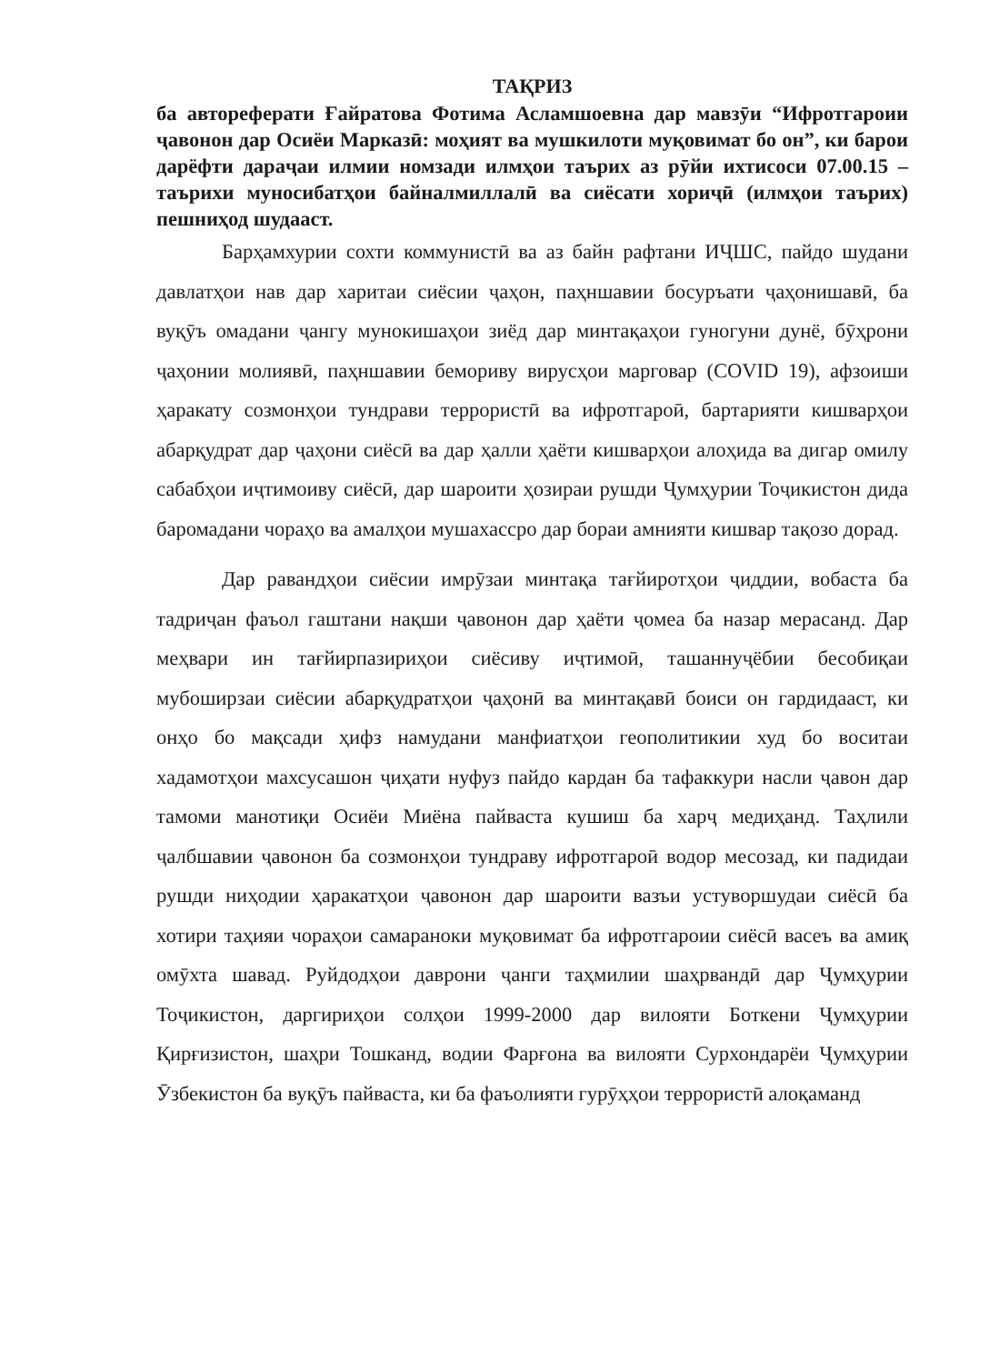ТАҚРИЗ
ба автореферати Ғайратова Фотима Асламшоевна дар мавзӯи “Ифротгароии ҷавонон дар Осиёи Марказӣ: моҳият ва мушкилоти муқовимат бо он”, ки барои дарёфти дараҷаи илмии номзади илмҳои таърих аз рӯйи ихтисоси 07.00.15 – таърихи муносибатҳои байналмиллалӣ ва сиёсати хориҷӣ (илмҳои таърих) пешниҳод шудааст.
Барҳамхурии сохти коммунистӣ ва аз байн рафтани ИҶШС, пайдо шудани давлатҳои нав дар харитаи сиёсии ҷаҳон, паҳншавии босуръати ҷаҳонишавӣ, ба вуқӯъ омадани ҷангу мунокишаҳои зиёд дар минтақаҳои гуногуни дунё, бӯҳрони ҷаҳонии молиявӣ, паҳншавии бемориву вирусҳои марговар (COVID 19), афзоиши ҳаракату созмонҳои тундрави террористӣ ва ифротгароӣ, бартарияти кишварҳои абарқудрат дар ҷаҳони сиёсӣ ва дар ҳалли ҳаёти кишварҳои алоҳида ва дигар омилу сабабҳои иҷтимоиву сиёсӣ, дар шароити ҳозираи рушди Ҷумҳурии Тоҷикистон дида баромадани чораҳо ва амалҳои мушахассро дар бораи амнияти кишвар тақозо дорад.
Дар равандҳои сиёсии имрӯзаи минтақа тағйиротҳои ҷиддии, вобаста ба тадриҷан фаъол гаштани нақши ҷавонон дар ҳаёти ҷомеа ба назар мерасанд. Дар меҳвари ин тағйирпазириҳои сиёсиву иҷтимоӣ, ташаннуҷёбии бесобиқаи мубоширзаи сиёсии абарқудратҳои ҷаҳонӣ ва минтақавӣ боиси он гардидааст, ки онҳо бо мақсади ҳифз намудани манфиатҳои геополитикии худ бо воситаи хадамотҳои махсусашон ҷиҳати нуфуз пайдо кардан ба тафаккури насли ҷавон дар тамоми манотиқи Осиёи Миёна пайваста кушиш ба харҷ медиҳанд. Таҳлили ҷалбшавии ҷавонон ба созмонҳои тундраву ифротгароӣ водор месозад, ки падидаи рушди ниҳодии ҳаракатҳои ҷавонон дар шароити вазъи устуворшудаи сиёсӣ ба хотири таҳияи чораҳои самараноки муқовимат ба ифротгароии сиёсӣ васеъ ва амиқ омӯхта шавад. Руйдодҳои даврони ҷанги таҳмилии шаҳрвандӣ дар Ҷумҳурии Тоҷикистон, даргириҳои солҳои 1999-2000 дар вилояти Боткени Ҷумҳурии Қирғизистон, шаҳри Тошканд, водии Фарғона ва вилояти Сурхондарёи Ҷумҳурии Ӯзбекистон ба вуқӯъ пайваста, ки ба фаъолияти гурӯҳҳои террористӣ алоқаманд